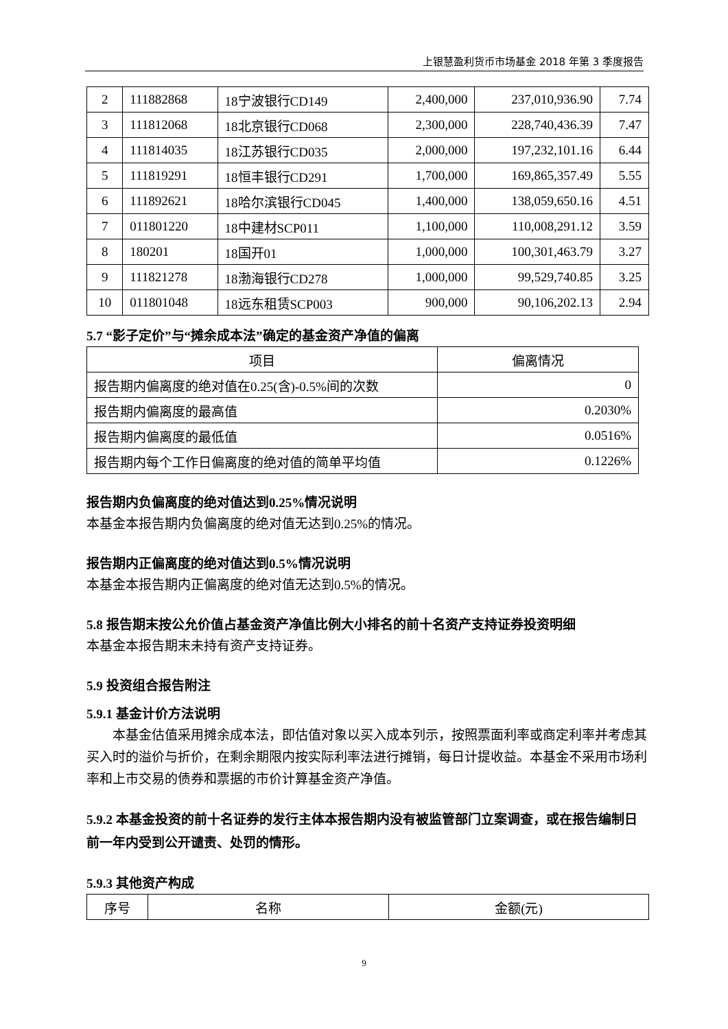上银慧盈利货币市场基金 2018 年第 3 季度报告
| 2 | 111882868 | 18宁波银行CD149 | 2,400,000 | 237,010,936.90 | 7.74 |
| 3 | 111812068 | 18北京银行CD068 | 2,300,000 | 228,740,436.39 | 7.47 |
| 4 | 111814035 | 18江苏银行CD035 | 2,000,000 | 197,232,101.16 | 6.44 |
| 5 | 111819291 | 18恒丰银行CD291 | 1,700,000 | 169,865,357.49 | 5.55 |
| 6 | 111892621 | 18哈尔滨银行CD045 | 1,400,000 | 138,059,650.16 | 4.51 |
| 7 | 011801220 | 18中建材SCP011 | 1,100,000 | 110,008,291.12 | 3.59 |
| 8 | 180201 | 18国开01 | 1,000,000 | 100,301,463.79 | 3.27 |
| 9 | 111821278 | 18渤海银行CD278 | 1,000,000 | 99,529,740.85 | 3.25 |
| 10 | 011801048 | 18远东租赁SCP003 | 900,000 | 90,106,202.13 | 2.94 |
5.7 “影子定价”与“摊余成本法”确定的基金资产净值的偏离
| 项目 | 偏离情况 |
| --- | --- |
| 报告期内偏离度的绝对值在0.25(含)-0.5%间的次数 | 0 |
| 报告期内偏离度的最高值 | 0.2030% |
| 报告期内偏离度的最低值 | 0.0516% |
| 报告期内每个工作日偏离度的绝对值的简单平均值 | 0.1226% |
报告期内负偏离度的绝对值达到0.25%情况说明
本基金本报告期内负偏离度的绝对值无达到0.25%的情况。
报告期内正偏离度的绝对值达到0.5%情况说明
本基金本报告期内正偏离度的绝对值无达到0.5%的情况。
5.8 报告期末按公允价值占基金资产净值比例大小排名的前十名资产支持证券投资明细
本基金本报告期末未持有资产支持证券。
5.9 投资组合报告附注
5.9.1 基金计价方法说明
　　本基金估值采用摊余成本法，即估值对象以买入成本列示，按照票面利率或商定利率并考虑其买入时的溢价与折价，在剩余期限内按实际利率法进行摊销，每日计提收益。本基金不采用市场利率和上市交易的债券和票据的市价计算基金资产净值。
5.9.2 本基金投资的前十名证券的发行主体本报告期内没有被监管部门立案调查，或在报告编制日前一年内受到公开谴责、处罚的情形。
5.9.3 其他资产构成
| 序号 | 名称 | 金额(元) |
| --- | --- | --- |
9